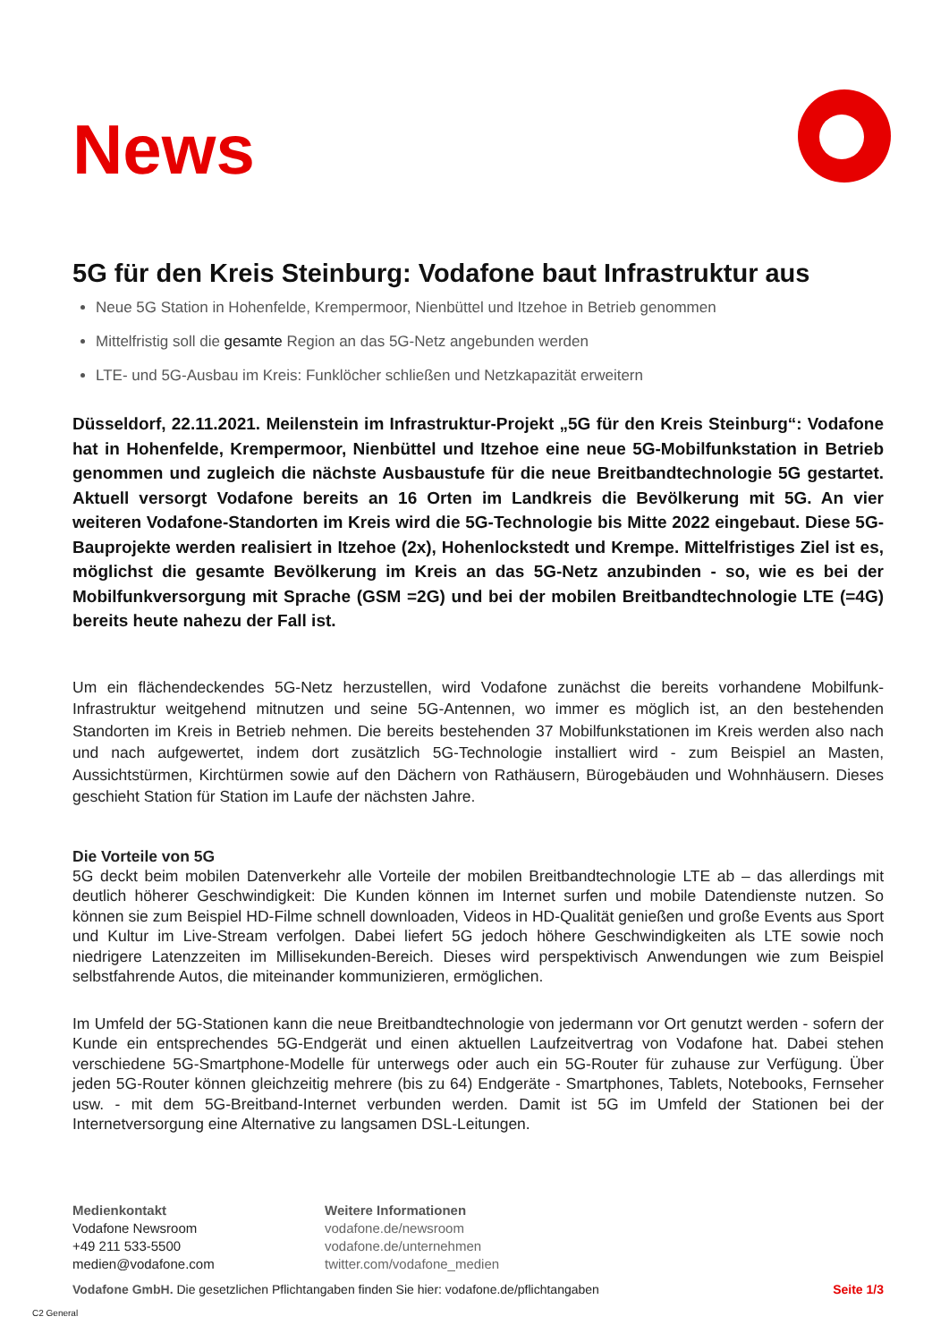News
5G für den Kreis Steinburg: Vodafone baut Infrastruktur aus
Neue 5G Station in Hohenfelde, Krempermoor, Nienbüttel und Itzehoe in Betrieb genommen
Mittelfristig soll die gesamte Region an das 5G-Netz angebunden werden
LTE- und 5G-Ausbau im Kreis: Funklöcher schließen und Netzkapazität erweitern
Düsseldorf, 22.11.2021. Meilenstein im Infrastruktur-Projekt „5G für den Kreis Steinburg“: Vodafone hat in Hohenfelde, Krempermoor, Nienbüttel und Itzehoe eine neue 5G-Mobilfunkstation in Betrieb genommen und zugleich die nächste Ausbaustufe für die neue Breitbandtechnologie 5G gestartet. Aktuell versorgt Vodafone bereits an 16 Orten im Landkreis die Bevölkerung mit 5G. An vier weiteren Vodafone-Standorten im Kreis wird die 5G-Technologie bis Mitte 2022 eingebaut. Diese 5G-Bauprojekte werden realisiert in Itzehoe (2x), Hohenlockstedt und Krempe. Mittelfristiges Ziel ist es, möglichst die gesamte Bevölkerung im Kreis an das 5G-Netz anzubinden - so, wie es bei der Mobilfunkversorgung mit Sprache (GSM =2G) und bei der mobilen Breitbandtechnologie LTE (=4G) bereits heute nahezu der Fall ist.
Um ein flächendeckendes 5G-Netz herzustellen, wird Vodafone zunächst die bereits vorhandene Mobilfunk-Infrastruktur weitgehend mitnutzen und seine 5G-Antennen, wo immer es möglich ist, an den bestehenden Standorten im Kreis in Betrieb nehmen. Die bereits bestehenden 37 Mobilfunkstationen im Kreis werden also nach und nach aufgewertet, indem dort zusätzlich 5G-Technologie installiert wird - zum Beispiel an Masten, Aussichtstürmen, Kirchtürmen sowie auf den Dächern von Rathäusern, Bürogebäuden und Wohnhäusern. Dieses geschieht Station für Station im Laufe der nächsten Jahre.
Die Vorteile von 5G
5G deckt beim mobilen Datenverkehr alle Vorteile der mobilen Breitbandtechnologie LTE ab – das allerdings mit deutlich höherer Geschwindigkeit: Die Kunden können im Internet surfen und mobile Datendienste nutzen. So können sie zum Beispiel HD-Filme schnell downloaden, Videos in HD-Qualität genießen und große Events aus Sport und Kultur im Live-Stream verfolgen. Dabei liefert 5G jedoch höhere Geschwindigkeiten als LTE sowie noch niedrigere Latenzzeiten im Millisekunden-Bereich. Dieses wird perspektivisch Anwendungen wie zum Beispiel selbstfahrende Autos, die miteinander kommunizieren, ermöglichen.
Im Umfeld der 5G-Stationen kann die neue Breitbandtechnologie von jedermann vor Ort genutzt werden - sofern der Kunde ein entsprechendes 5G-Endgerät und einen aktuellen Laufzeitvertrag von Vodafone hat. Dabei stehen verschiedene 5G-Smartphone-Modelle für unterwegs oder auch ein 5G-Router für zuhause zur Verfügung. Über jeden 5G-Router können gleichzeitig mehrere (bis zu 64) Endgeräte - Smartphones, Tablets, Notebooks, Fernseher usw. - mit dem 5G-Breitband-Internet verbunden werden. Damit ist 5G im Umfeld der Stationen bei der Internetversorgung eine Alternative zu langsamen DSL-Leitungen.
Medienkontakt
Vodafone Newsroom
+49 211 533-5500
medien@vodafone.com
Weitere Informationen
vodafone.de/newsroom
vodafone.de/unternehmen
twitter.com/vodafone_medien
Vodafone GmbH. Die gesetzlichen Pflichtangaben finden Sie hier: vodafone.de/pflichtangaben Seite 1/3
C2 General